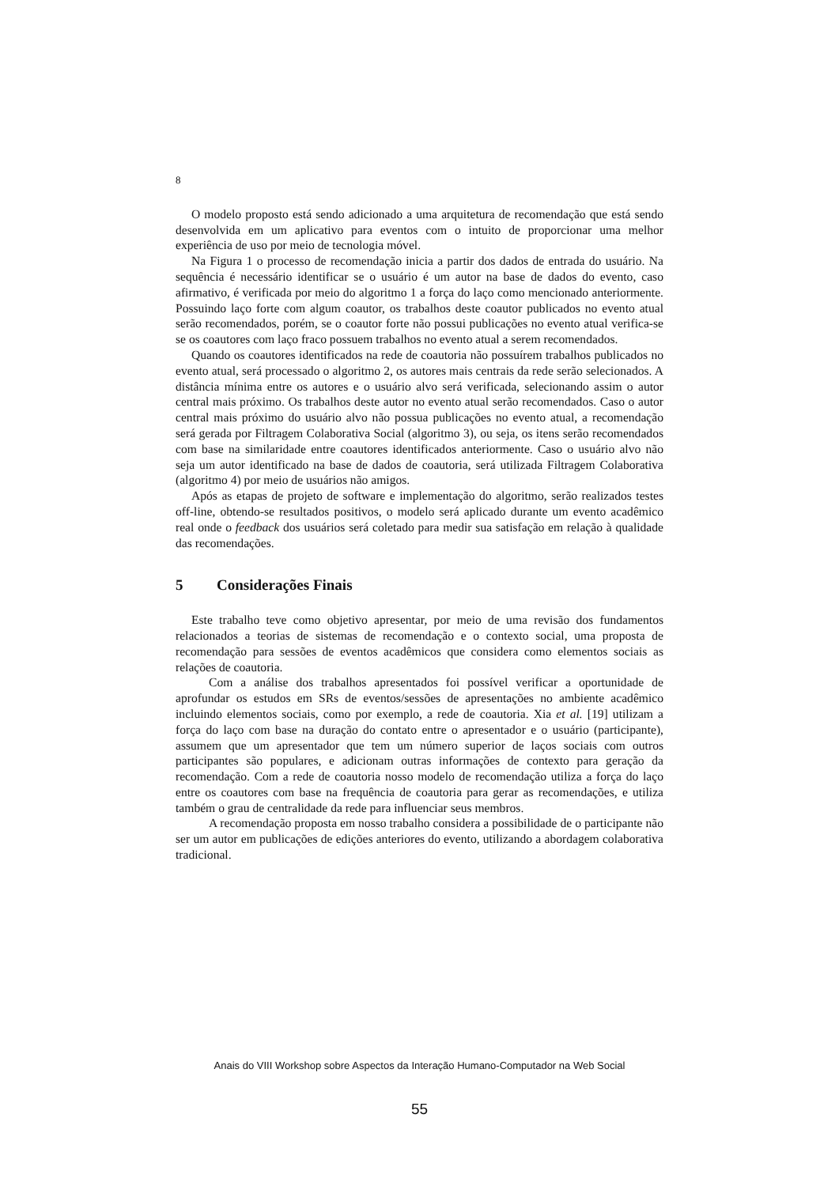8
O modelo proposto está sendo adicionado a uma arquitetura de recomendação que está sendo desenvolvida em um aplicativo para eventos com o intuito de proporcionar uma melhor experiência de uso por meio de tecnologia móvel.
Na Figura 1 o processo de recomendação inicia a partir dos dados de entrada do usuário. Na sequência é necessário identificar se o usuário é um autor na base de dados do evento, caso afirmativo, é verificada por meio do algoritmo 1 a força do laço como mencionado anteriormente. Possuindo laço forte com algum coautor, os trabalhos deste coautor publicados no evento atual serão recomendados, porém, se o coautor forte não possui publicações no evento atual verifica-se se os coautores com laço fraco possuem trabalhos no evento atual a serem recomendados.
Quando os coautores identificados na rede de coautoria não possuírem trabalhos publicados no evento atual, será processado o algoritmo 2, os autores mais centrais da rede serão selecionados. A distância mínima entre os autores e o usuário alvo será verificada, selecionando assim o autor central mais próximo. Os trabalhos deste autor no evento atual serão recomendados. Caso o autor central mais próximo do usuário alvo não possua publicações no evento atual, a recomendação será gerada por Filtragem Colaborativa Social (algoritmo 3), ou seja, os itens serão recomendados com base na similaridade entre coautores identificados anteriormente. Caso o usuário alvo não seja um autor identificado na base de dados de coautoria, será utilizada Filtragem Colaborativa (algoritmo 4) por meio de usuários não amigos.
Após as etapas de projeto de software e implementação do algoritmo, serão realizados testes off-line, obtendo-se resultados positivos, o modelo será aplicado durante um evento acadêmico real onde o feedback dos usuários será coletado para medir sua satisfação em relação à qualidade das recomendações.
5 Considerações Finais
Este trabalho teve como objetivo apresentar, por meio de uma revisão dos fundamentos relacionados a teorias de sistemas de recomendação e o contexto social, uma proposta de recomendação para sessões de eventos acadêmicos que considera como elementos sociais as relações de coautoria.
Com a análise dos trabalhos apresentados foi possível verificar a oportunidade de aprofundar os estudos em SRs de eventos/sessões de apresentações no ambiente acadêmico incluindo elementos sociais, como por exemplo, a rede de coautoria. Xia et al. [19] utilizam a força do laço com base na duração do contato entre o apresentador e o usuário (participante), assumem que um apresentador que tem um número superior de laços sociais com outros participantes são populares, e adicionam outras informações de contexto para geração da recomendação. Com a rede de coautoria nosso modelo de recomendação utiliza a força do laço entre os coautores com base na frequência de coautoria para gerar as recomendações, e utiliza também o grau de centralidade da rede para influenciar seus membros.
A recomendação proposta em nosso trabalho considera a possibilidade de o participante não ser um autor em publicações de edições anteriores do evento, utilizando a abordagem colaborativa tradicional.
Anais do VIII Workshop sobre Aspectos da Interação Humano-Computador na Web Social
55